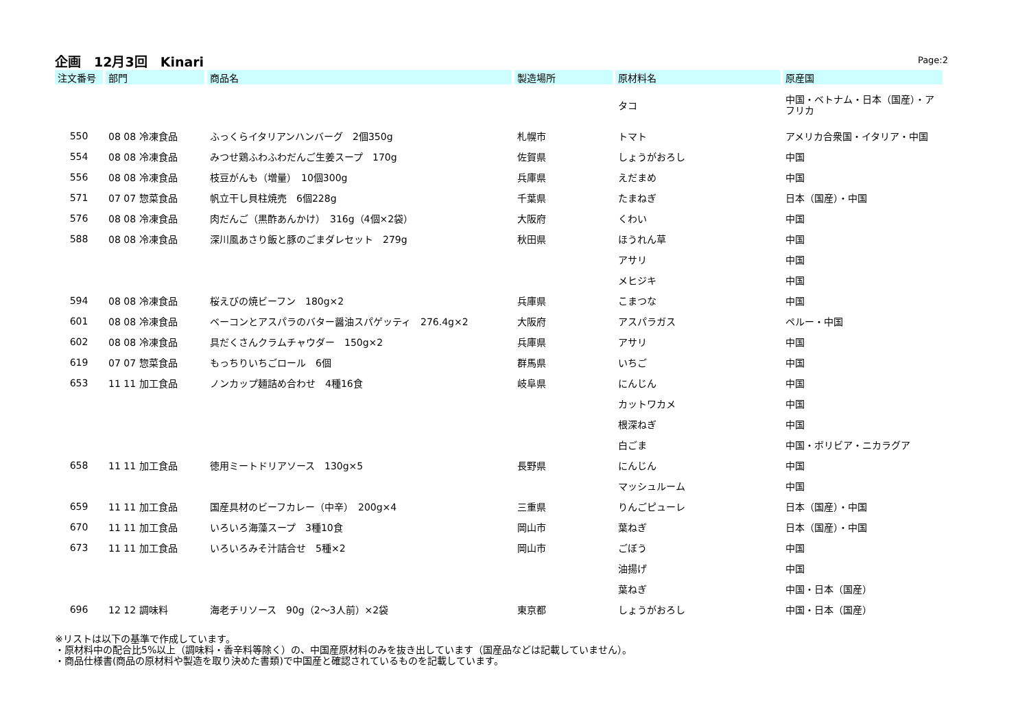企画　12月3回　Kinari
Page:2
| 注文番号 | 部門 | 商品名 | 製造場所 | 原材料名 | 原産国 |
| --- | --- | --- | --- | --- | --- |
| | | | | タコ | 中国・ベトナム・日本（国産）・アフリカ |
| 550 | 08 08 冷凍食品 | ふっくらイタリアンハンバーグ 2個350g | 札幌市 | トマト | アメリカ合衆国・イタリア・中国 |
| 554 | 08 08 冷凍食品 | みつせ鶏ふわふわだんご生姜スープ 170g | 佐賀県 | しょうがおろし | 中国 |
| 556 | 08 08 冷凍食品 | 枝豆がんも（増量） 10個300g | 兵庫県 | えだまめ | 中国 |
| 571 | 07 07 惣菜食品 | 帆立干し貝柱焼売 6個228g | 千葉県 | たまねぎ | 日本（国産）・中国 |
| 576 | 08 08 冷凍食品 | 肉だんご（黒酢あんかけ） 316g（4個×2袋） | 大阪府 | くわい | 中国 |
| 588 | 08 08 冷凍食品 | 深川風あさり飯と豚のごまダレセット 279g | 秋田県 | ほうれん草 | 中国 |
| | | | | アサリ | 中国 |
| | | | | メヒジキ | 中国 |
| 594 | 08 08 冷凍食品 | 桜えびの焼ビーフン 180g×2 | 兵庫県 | こまつな | 中国 |
| 601 | 08 08 冷凍食品 | ベーコンとアスパラのバター醤油スパゲッティ 276.4g×2 | 大阪府 | アスパラガス | ペルー・中国 |
| 602 | 08 08 冷凍食品 | 具だくさんクラムチャウダー 150g×2 | 兵庫県 | アサリ | 中国 |
| 619 | 07 07 惣菜食品 | もっちりいちごロール 6個 | 群馬県 | いちご | 中国 |
| 653 | 11 11 加工食品 | ノンカップ麺詰め合わせ 4種16食 | 岐阜県 | にんじん | 中国 |
| | | | | カットワカメ | 中国 |
| | | | | 根深ねぎ | 中国 |
| | | | | 白ごま | 中国・ボリビア・ニカラグア |
| 658 | 11 11 加工食品 | 徳用ミートドリアソース 130g×5 | 長野県 | にんじん | 中国 |
| | | | | マッシュルーム | 中国 |
| 659 | 11 11 加工食品 | 国産具材のビーフカレー（中辛） 200g×4 | 三重県 | りんごピューレ | 日本（国産）・中国 |
| 670 | 11 11 加工食品 | いろいろ海藻スープ 3種10食 | 岡山市 | 葉ねぎ | 日本（国産）・中国 |
| 673 | 11 11 加工食品 | いろいろみそ汁詰合せ 5種×2 | 岡山市 | ごぼう | 中国 |
| | | | | 油揚げ | 中国 |
| | | | | 葉ねぎ | 中国・日本（国産） |
| 696 | 12 12 調味料 | 海老チリソース 90g（2〜3人前）×2袋 | 東京都 | しょうがおろし | 中国・日本（国産） |
※リストは以下の基準で作成しています。
・原材料中の配合比5%以上（調味料・香辛料等除く）の、中国産原材料のみを抜き出しています（国産品などは記載していません）。
・商品仕様書(商品の原材料や製造を取り決めた書類)で中国産と確認されているものを記載しています。